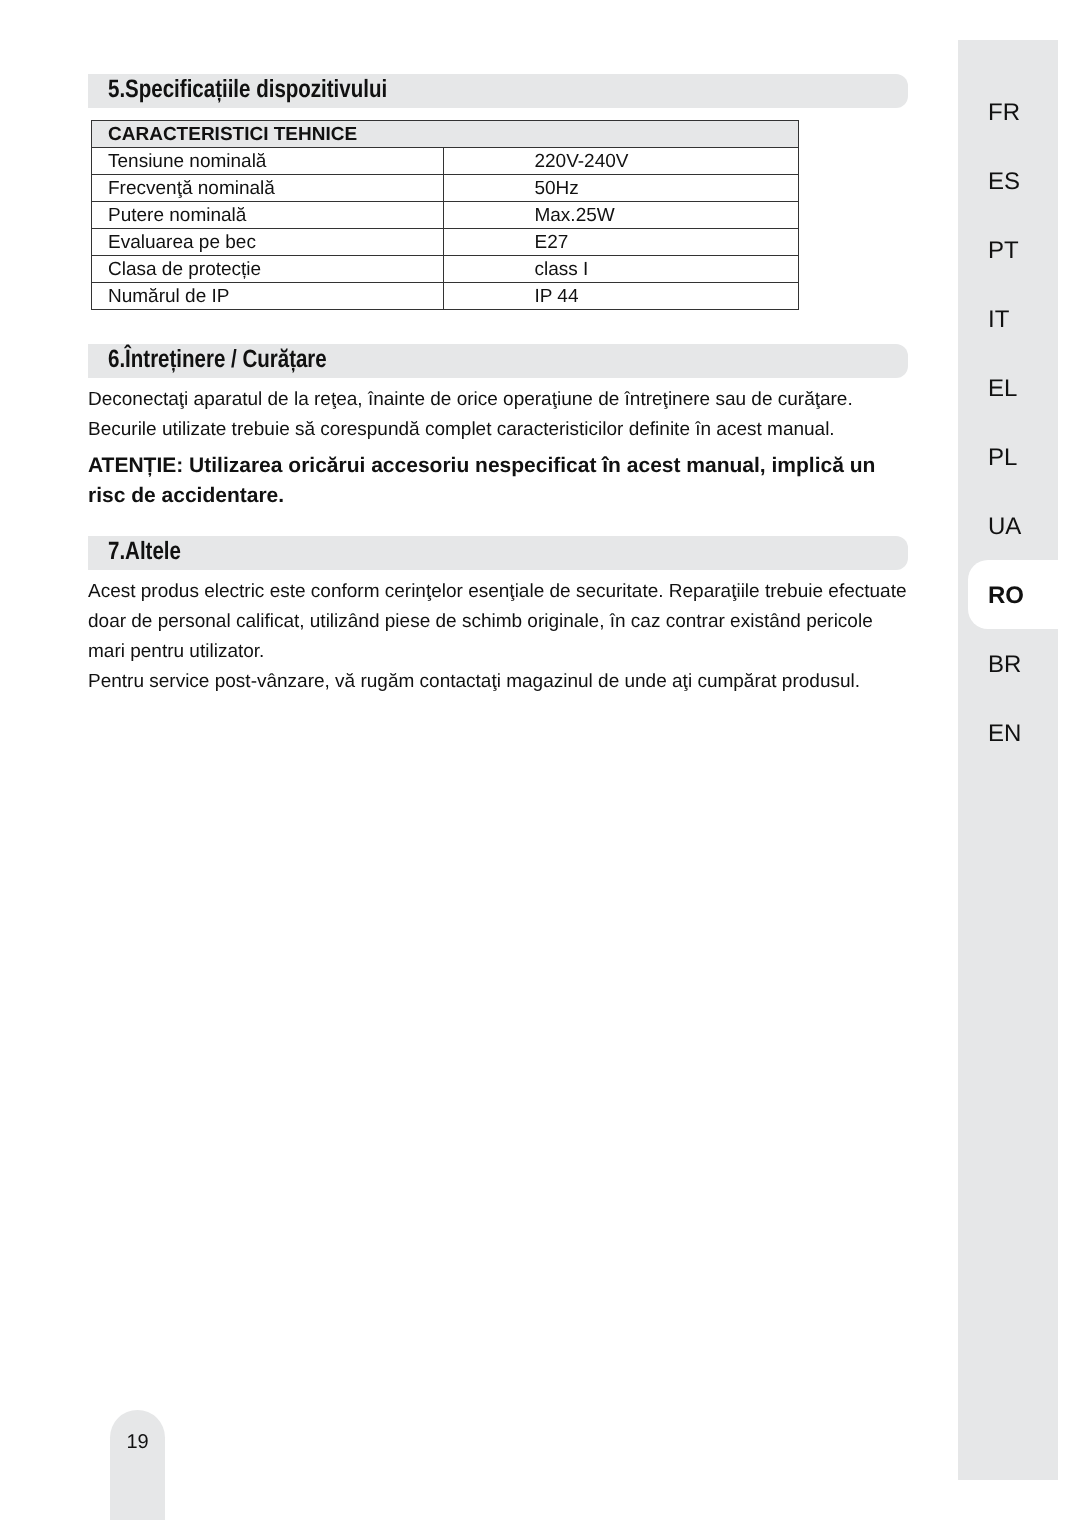FR
ES
PT
IT
EL
PL
UA
RO
BR
EN
5.Specificațiile dispozitivului
| CARACTERISTICI TEHNICE | |
| --- | --- |
| Tensiune nominală | 220V-240V |
| Frecvenţă nominală | 50Hz |
| Putere nominală | Max.25W |
| Evaluarea pe bec | E27 |
| Clasa de protecție | class I |
| Numărul de IP | IP 44 |
6.Întreținere / Curățare
Deconectaţi aparatul de la reţea, înainte de orice operaţiune de întreţinere sau de curăţare.
Becurile utilizate trebuie să corespundă complet caracteristicilor definite în acest manual.
ATENȚIE: Utilizarea oricărui accesoriu nespecificat în acest manual, implică un risc de accidentare.
7.Altele
Acest produs electric este conform cerinţelor esenţiale de securitate. Reparaţiile trebuie efectuate doar de personal calificat, utilizând piese de schimb originale, în caz contrar existând pericole mari pentru utilizator.
Pentru service post-vânzare, vă rugăm contactaţi magazinul de unde aţi cumpărat produsul.
19